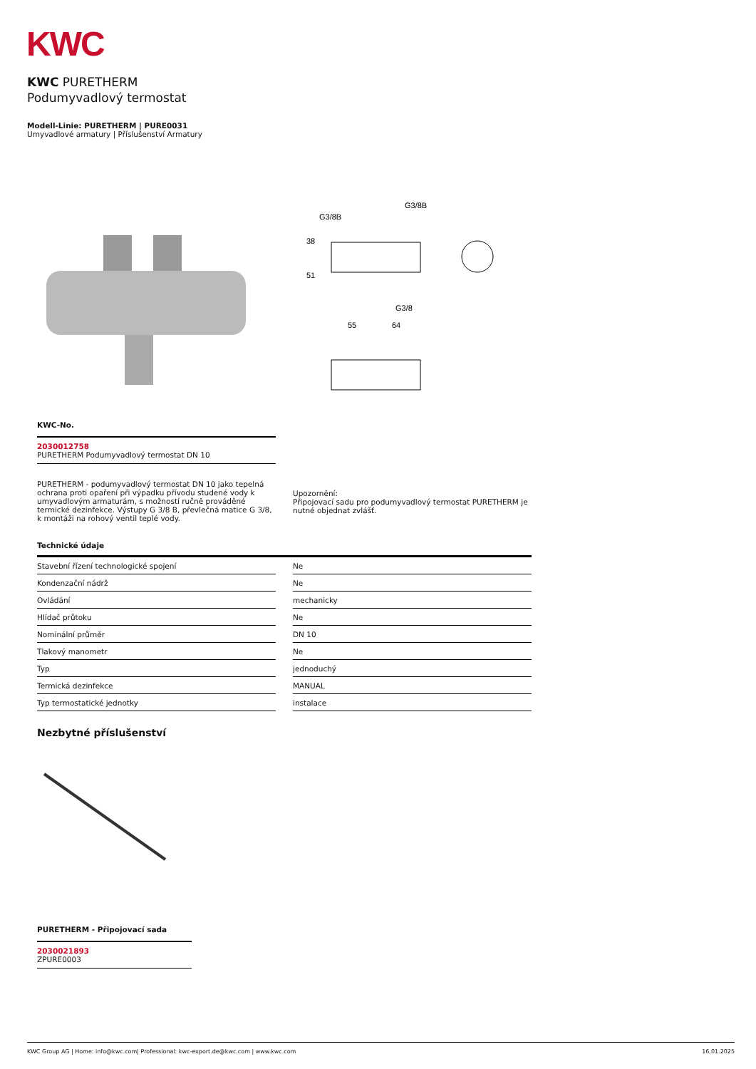KWC
KWC PURETHERM
Podumyvadlový termostat
Modell-Linie: PURETHERM | PURE0031
Umyvadlové armatury | Příslušenství Armatury
G3/8B
G3/8B
38
51
G3/8
55
64
KWC-No.
2030012758
PURETHERM Podumyvadlový termostat DN 10
PURETHERM - podumyvadlový termostat DN 10 jako tepelná ochrana proti opaření při výpadku přívodu studené vody k umyvadlovým armaturám, s možností ručně prováděné termické dezinfekce. Výstupy G 3/8 B, převlečná matice G 3/8, k montáži na rohový ventil teplé vody.
Upozornění:
Připojovací sadu pro podumyvadlový termostat PURETHERM je nutné objednat zvlášť.
Technické údaje
| Stavební řízení technologické spojení | | Ne |
| Kondenzační nádrž | | Ne |
| Ovládání | | mechanicky |
| Hlídač průtoku | | Ne |
| Nominální průměr | | DN 10 |
| Tlakový manometr | | Ne |
| Typ | | jednoduchý |
| Termická dezinfekce | | MANUAL |
| Typ termostatické jednotky | | instalace |
Nezbytné příslušenství
PURETHERM - Připojovací sada
2030021893
ZPURE0003
KWC Group AG | Home: info@kwc.com| Professional: kwc-export.de@kwc.com | www.kwc.com 16.01.2025